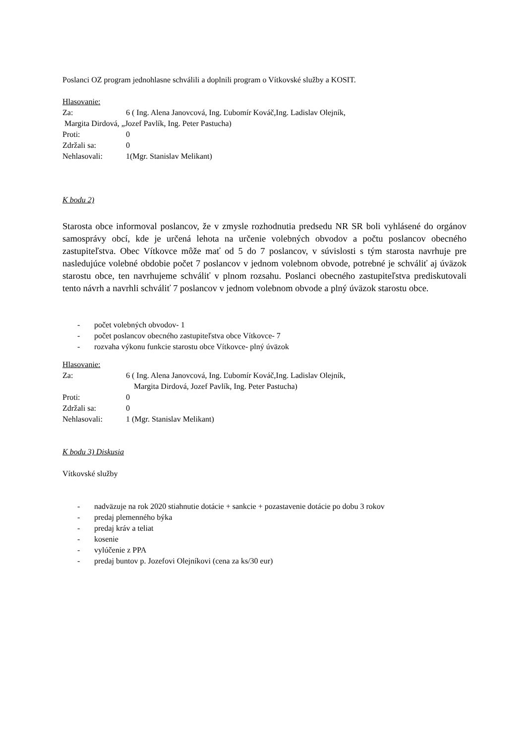Poslanci OZ program jednohlasne schválili a doplnili program o Vítkovské služby a KOSIT.
Hlasovanie:
Za: 6 ( Ing. Alena Janovcová, Ing. Ľubomír Kováč,Ing. Ladislav Olejník,
Margita Dirdová, „Jozef Pavlík, Ing. Peter Pastucha)
Proti: 0
Zdržali sa: 0
Nehlasovali: 1(Mgr. Stanislav Melikant)
K bodu 2)
Starosta obce informoval poslancov, že v zmysle rozhodnutia predsedu NR SR boli vyhlásené do orgánov samosprávy obcí, kde je určená lehota na určenie volebných obvodov a počtu poslancov obecného zastupiteľstva. Obec Vítkovce môže mať od 5 do 7 poslancov, v súvislosti s tým starosta navrhuje pre nasledujúce volebné obdobie počet 7 poslancov v jednom volebnom obvode, potrebné je schváliť aj úväzok starostu obce, ten navrhujeme schváliť v plnom rozsahu. Poslanci obecného zastupiteľstva prediskutovali tento návrh a navrhli schváliť 7 poslancov v jednom volebnom obvode a plný úväzok starostu obce.
- počet volebných obvodov- 1
- počet poslancov obecného zastupiteľstva obce Vítkovce- 7
- rozvaha výkonu funkcie starostu obce Vítkovce- plný úväzok
Hlasovanie:
Za: 6 ( Ing. Alena Janovcová, Ing. Ľubomír Kováč,Ing. Ladislav Olejník,
Margita Dirdová, Jozef Pavlík, Ing. Peter Pastucha)
Proti: 0
Zdržali sa: 0
Nehlasovali: 1 (Mgr. Stanislav Melikant)
K bodu 3) Diskusia
Vítkovské služby
- nadväzuje na rok 2020 stiahnutie dotácie + sankcie + pozastavenie dotácie po dobu 3 rokov
- predaj plemenného býka
- predaj kráv a teliat
- kosenie
- vylúčenie z PPA
- predaj buntov p. Jozefovi Olejníkovi (cena za ks/30 eur)